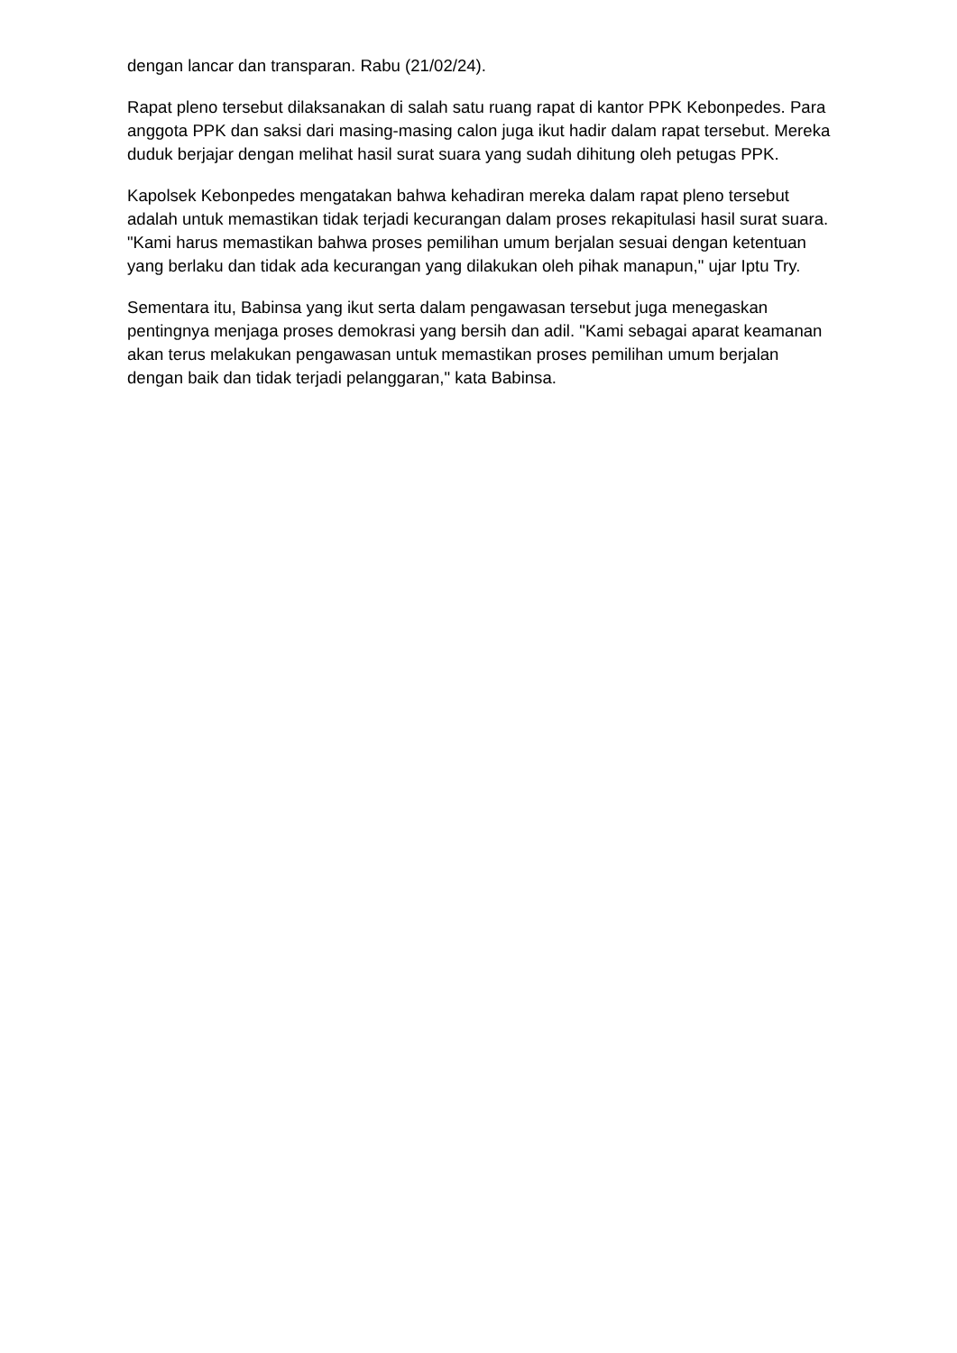dengan lancar dan transparan. Rabu (21/02/24).
Rapat pleno tersebut dilaksanakan di salah satu ruang rapat di kantor PPK Kebonpedes. Para anggota PPK dan saksi dari masing-masing calon juga ikut hadir dalam rapat tersebut. Mereka duduk berjajar dengan melihat hasil surat suara yang sudah dihitung oleh petugas PPK.
Kapolsek Kebonpedes mengatakan bahwa kehadiran mereka dalam rapat pleno tersebut adalah untuk memastikan tidak terjadi kecurangan dalam proses rekapitulasi hasil surat suara. "Kami harus memastikan bahwa proses pemilihan umum berjalan sesuai dengan ketentuan yang berlaku dan tidak ada kecurangan yang dilakukan oleh pihak manapun," ujar Iptu Try.
Sementara itu, Babinsa yang ikut serta dalam pengawasan tersebut juga menegaskan pentingnya menjaga proses demokrasi yang bersih dan adil. "Kami sebagai aparat keamanan akan terus melakukan pengawasan untuk memastikan proses pemilihan umum berjalan dengan baik dan tidak terjadi pelanggaran," kata Babinsa.